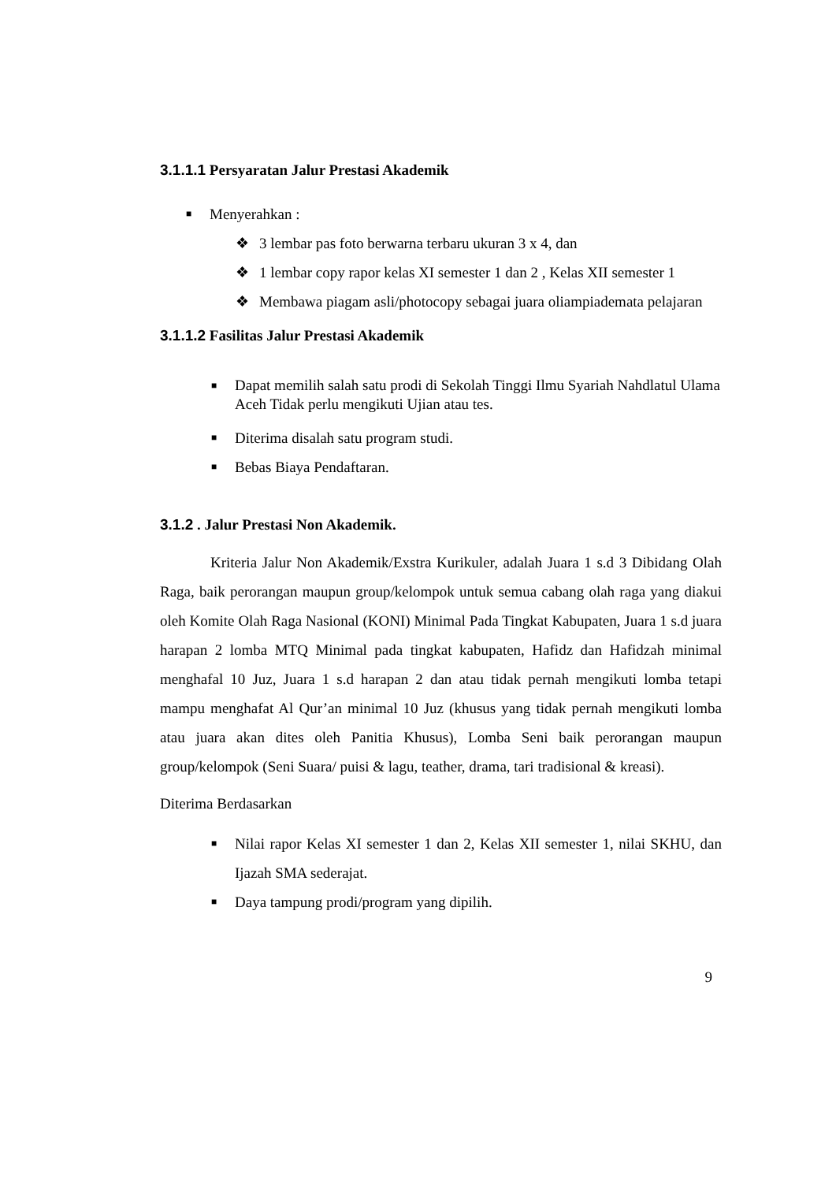3.1.1.1 Persyaratan Jalur Prestasi Akademik
■ Menyerahkan :
❖ 3 lembar pas foto berwarna terbaru ukuran 3 x 4, dan
❖
1 lembar copy rapor kelas XI semester 1 dan 2 , Kelas XII semester 1
❖
Membawa piagam asli/photocopy sebagai juara oliampiademata pelajaran
3.1.1.2 Fasilitas Jalur Prestasi Akademik
■ Dapat memilih salah satu prodi di Sekolah Tinggi Ilmu Syariah Nahdlatul Ulama Aceh Tidak perlu mengikuti Ujian atau tes.
■ Diterima disalah satu program studi.
■ Bebas Biaya Pendaftaran.
3.1.2 . Jalur Prestasi Non Akademik.
Kriteria Jalur Non Akademik/Exstra Kurikuler, adalah Juara 1 s.d 3 Dibidang Olah Raga, baik perorangan maupun group/kelompok untuk semua cabang olah raga yang diakui oleh Komite Olah Raga Nasional (KONI) Minimal Pada Tingkat Kabupaten, Juara 1 s.d juara harapan 2 lomba MTQ Minimal pada tingkat kabupaten, Hafidz dan Hafidzah minimal menghafal 10 Juz, Juara 1 s.d harapan 2 dan atau tidak pernah mengikuti lomba tetapi mampu menghafat Al Qur’an minimal 10 Juz (khusus yang tidak pernah mengikuti lomba atau juara akan dites oleh Panitia Khusus), Lomba Seni baik perorangan maupun group/kelompok (Seni Suara/ puisi & lagu, teather, drama, tari tradisional & kreasi).
Diterima Berdasarkan
■
Nilai rapor Kelas XI semester 1 dan 2, Kelas XII semester 1, nilai SKHU, dan Ijazah SMA sederajat.
■ Daya tampung prodi/program yang dipilih.
9